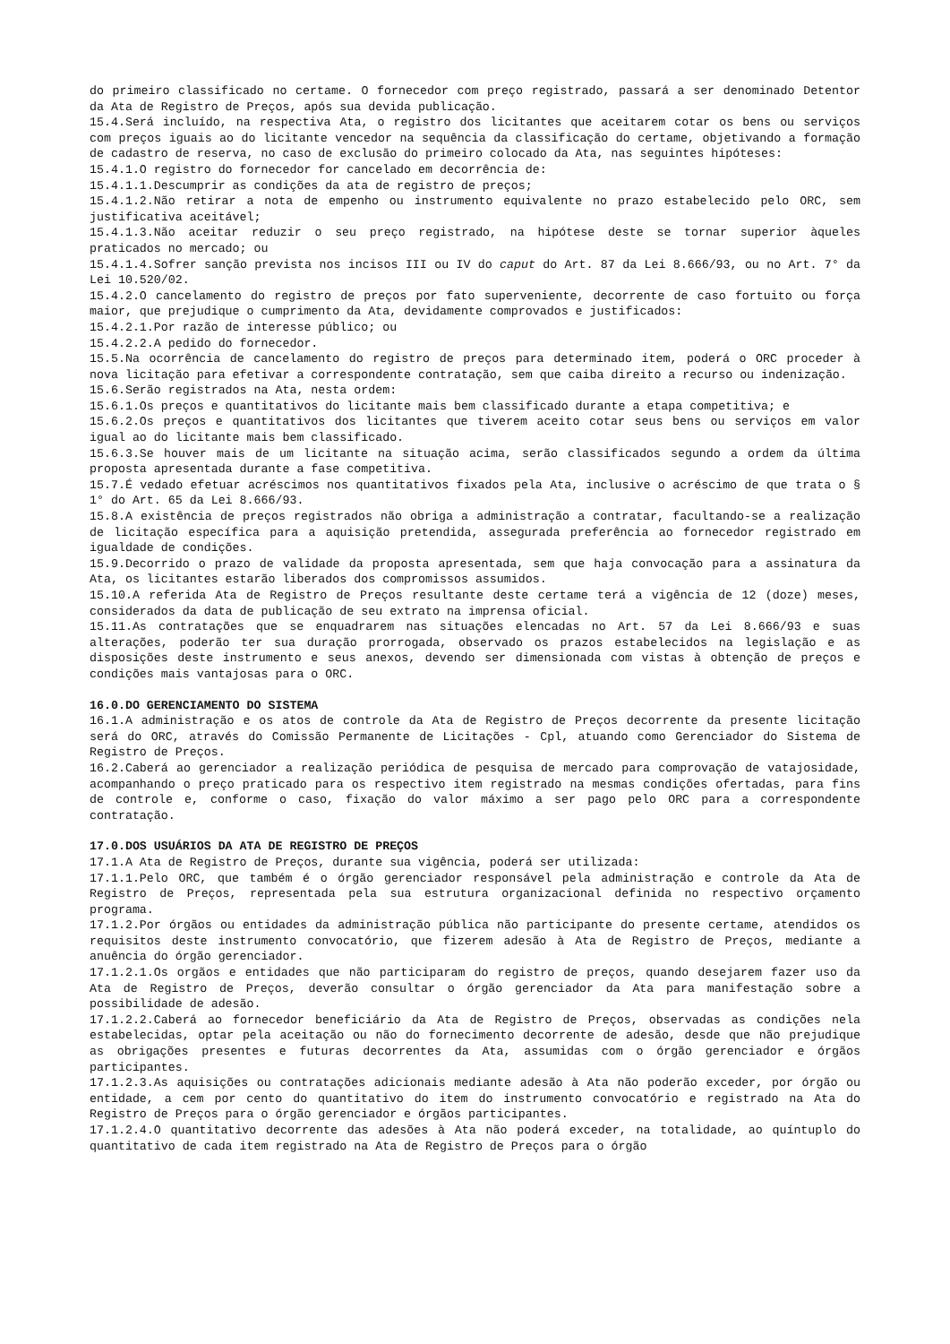do primeiro classificado no certame. O fornecedor com preço registrado, passará a ser denominado Detentor da Ata de Registro de Preços, após sua devida publicação.
15.4.Será incluído, na respectiva Ata, o registro dos licitantes que aceitarem cotar os bens ou serviços com preços iguais ao do licitante vencedor na sequência da classificação do certame, objetivando a formação de cadastro de reserva, no caso de exclusão do primeiro colocado da Ata, nas seguintes hipóteses:
15.4.1.O registro do fornecedor for cancelado em decorrência de:
15.4.1.1.Descumprir as condições da ata de registro de preços;
15.4.1.2.Não retirar a nota de empenho ou instrumento equivalente no prazo estabelecido pelo ORC, sem justificativa aceitável;
15.4.1.3.Não aceitar reduzir o seu preço registrado, na hipótese deste se tornar superior àqueles praticados no mercado; ou
15.4.1.4.Sofrer sanção prevista nos incisos III ou IV do caput do Art. 87 da Lei 8.666/93, ou no Art. 7° da Lei 10.520/02.
15.4.2.O cancelamento do registro de preços por fato superveniente, decorrente de caso fortuito ou força maior, que prejudique o cumprimento da Ata, devidamente comprovados e justificados:
15.4.2.1.Por razão de interesse público; ou
15.4.2.2.A pedido do fornecedor.
15.5.Na ocorrência de cancelamento do registro de preços para determinado item, poderá o ORC proceder à nova licitação para efetivar a correspondente contratação, sem que caiba direito a recurso ou indenização.
15.6.Serão registrados na Ata, nesta ordem:
15.6.1.Os preços e quantitativos do licitante mais bem classificado durante a etapa competitiva; e
15.6.2.Os preços e quantitativos dos licitantes que tiverem aceito cotar seus bens ou serviços em valor igual ao do licitante mais bem classificado.
15.6.3.Se houver mais de um licitante na situação acima, serão classificados segundo a ordem da última proposta apresentada durante a fase competitiva.
15.7.É vedado efetuar acréscimos nos quantitativos fixados pela Ata, inclusive o acréscimo de que trata o § 1° do Art. 65 da Lei 8.666/93.
15.8.A existência de preços registrados não obriga a administração a contratar, facultando-se a realização de licitação específica para a aquisição pretendida, assegurada preferência ao fornecedor registrado em igualdade de condições.
15.9.Decorrido o prazo de validade da proposta apresentada, sem que haja convocação para a assinatura da Ata, os licitantes estarão liberados dos compromissos assumidos.
15.10.A referida Ata de Registro de Preços resultante deste certame terá a vigência de 12 (doze) meses, considerados da data de publicação de seu extrato na imprensa oficial.
15.11.As contratações que se enquadrarem nas situações elencadas no Art. 57 da Lei 8.666/93 e suas alterações, poderão ter sua duração prorrogada, observado os prazos estabelecidos na legislação e as disposições deste instrumento e seus anexos, devendo ser dimensionada com vistas à obtenção de preços e condições mais vantajosas para o ORC.
16.0.DO GERENCIAMENTO DO SISTEMA
16.1.A administração e os atos de controle da Ata de Registro de Preços decorrente da presente licitação será do ORC, através do Comissão Permanente de Licitações - Cpl, atuando como Gerenciador do Sistema de Registro de Preços.
16.2.Caberá ao gerenciador a realização periódica de pesquisa de mercado para comprovação de vatajosidade, acompanhando o preço praticado para os respectivo item registrado na mesmas condições ofertadas, para fins de controle e, conforme o caso, fixação do valor máximo a ser pago pelo ORC para a correspondente contratação.
17.0.DOS USUÁRIOS DA ATA DE REGISTRO DE PREÇOS
17.1.A Ata de Registro de Preços, durante sua vigência, poderá ser utilizada:
17.1.1.Pelo ORC, que também é o órgão gerenciador responsável pela administração e controle da Ata de Registro de Preços, representada pela sua estrutura organizacional definida no respectivo orçamento programa.
17.1.2.Por órgãos ou entidades da administração pública não participante do presente certame, atendidos os requisitos deste instrumento convocatório, que fizerem adesão à Ata de Registro de Preços, mediante a anuência do órgão gerenciador.
17.1.2.1.Os orgãos e entidades que não participaram do registro de preços, quando desejarem fazer uso da Ata de Registro de Preços, deverão consultar o órgão gerenciador da Ata para manifestação sobre a possibilidade de adesão.
17.1.2.2.Caberá ao fornecedor beneficiário da Ata de Registro de Preços, observadas as condições nela estabelecidas, optar pela aceitação ou não do fornecimento decorrente de adesão, desde que não prejudique as obrigações presentes e futuras decorrentes da Ata, assumidas com o órgão gerenciador e órgãos participantes.
17.1.2.3.As aquisições ou contratações adicionais mediante adesão à Ata não poderão exceder, por órgão ou entidade, a cem por cento do quantitativo do item do instrumento convocatório e registrado na Ata do Registro de Preços para o órgão gerenciador e órgãos participantes.
17.1.2.4.O quantitativo decorrente das adesões à Ata não poderá exceder, na totalidade, ao quíntuplo do quantitativo de cada item registrado na Ata de Registro de Preços para o órgão